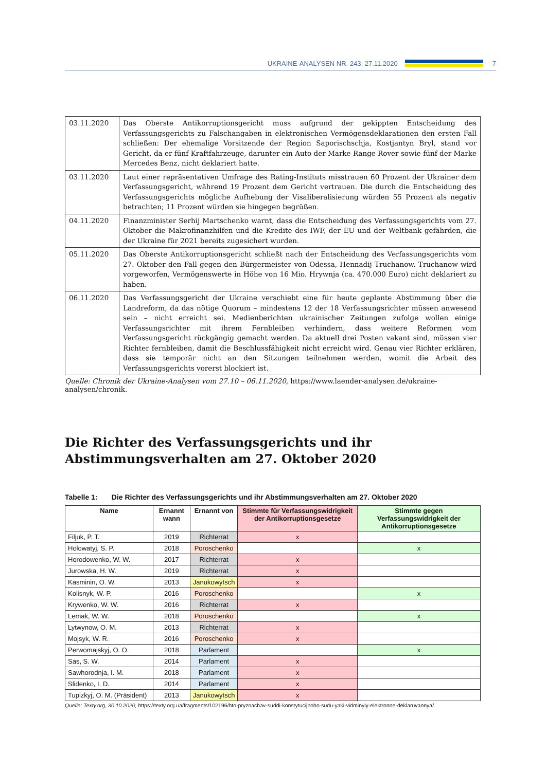UKRAINE-ANALYSEN NR. 243, 27.11.2020 7
| 03.11.2020 | Das Oberste Antikorruptionsgericht muss aufgrund der gekippten Entscheidung des Verfassungsgerichts zu Falschangaben in elektronischen Vermögensdeklarationen den ersten Fall schließen: Der ehemalige Vorsitzende der Region Saporischschja, Kostjantyn Bryl, stand vor Gericht, da er fünf Kraftfahrzeuge, darunter ein Auto der Marke Range Rover sowie fünf der Marke Mercedes Benz, nicht deklariert hatte. |
| 03.11.2020 | Laut einer repräsentativen Umfrage des Rating-Instituts misstrauen 60 Prozent der Ukrainer dem Verfassungsgericht, während 19 Prozent dem Gericht vertrauen. Die durch die Entscheidung des Verfassungsgerichts mögliche Aufhebung der Visaliberalisierung würden 55 Prozent als negativ betrachten; 11 Prozent würden sie hingegen begrüßen. |
| 04.11.2020 | Finanzminister Serhij Martschenko warnt, dass die Entscheidung des Verfassungsgerichts vom 27. Oktober die Makrofinanzhilfen und die Kredite des IWF, der EU und der Weltbank gefährden, die der Ukraine für 2021 bereits zugesichert wurden. |
| 05.11.2020 | Das Oberste Antikorruptionsgericht schließt nach der Entscheidung des Verfassungsgerichts vom 27. Oktober den Fall gegen den Bürgermeister von Odessa, Hennadij Truchanow. Truchanow wird vorgeworfen, Vermögenswerte in Höhe von 16 Mio. Hrywnja (ca. 470.000 Euro) nicht deklariert zu haben. |
| 06.11.2020 | Das Verfassungsgericht der Ukraine verschiebt eine für heute geplante Abstimmung über die Landreform, da das nötige Quorum – mindestens 12 der 18 Verfassungsrichter müssen anwesend sein – nicht erreicht sei. Medienberichten ukrainischer Zeitungen zufolge wollen einige Verfassungsrichter mit ihrem Fernbleiben verhindern, dass weitere Reformen vom Verfassungsgericht rückgängig gemacht werden. Da aktuell drei Posten vakant sind, müssen vier Richter fernbleiben, damit die Beschlussfähigkeit nicht erreicht wird. Genau vier Richter erklären, dass sie temporär nicht an den Sitzungen teilnehmen werden, womit die Arbeit des Verfassungsgerichts vorerst blockiert ist. |
Quelle: Chronik der Ukraine-Analysen vom 27.10 – 06.11.2020, https://www.laender-analysen.de/ukraine-analysen/chronik.
Die Richter des Verfassungsgerichts und ihr Abstimmungsverhalten am 27. Oktober 2020
Tabelle 1: Die Richter des Verfassungsgerichts und ihr Abstimmungsverhalten am 27. Oktober 2020
| Name | Ernannt wann | Ernannt von | Stimmte für Verfassungswidrigkeit der Antikorruptionsgesetze | Stimmte gegen Verfassungswidrigkeit der Antikorruptionsgesetze |
| --- | --- | --- | --- | --- |
| Filjuk, P. T. | 2019 | Richterrat | x | |
| Holowatyj, S. P. | 2018 | Poroschenko | | x |
| Horodowenko, W. W. | 2017 | Richterrat | x | |
| Jurowska, H. W. | 2019 | Richterrat | x | |
| Kasminin, O. W. | 2013 | Janukowytsch | x | |
| Kolisnyk, W. P. | 2016 | Poroschenko | | x |
| Krywenko, W. W. | 2016 | Richterrat | x | |
| Lemak, W. W. | 2018 | Poroschenko | | x |
| Lytwynow, O. M. | 2013 | Richterrat | x | |
| Mojsyk, W. R. | 2016 | Poroschenko | x | |
| Perwomajskyj, O. O. | 2018 | Parlament | | x |
| Sas, S. W. | 2014 | Parlament | x | |
| Sawhorodnja, I. M. | 2018 | Parlament | x | |
| Slidenko, I. D. | 2014 | Parlament | x | |
| Tupizkyj, O. M. (Präsident) | 2013 | Janukowytsch | x | |
Quelle: Texty.org, 30.10.2020, https://texty.org.ua/fragments/102196/hto-pryznachav-suddi-konstytucijnoho-sudu-yaki-vidminyly-elektronne-deklaruvannya/